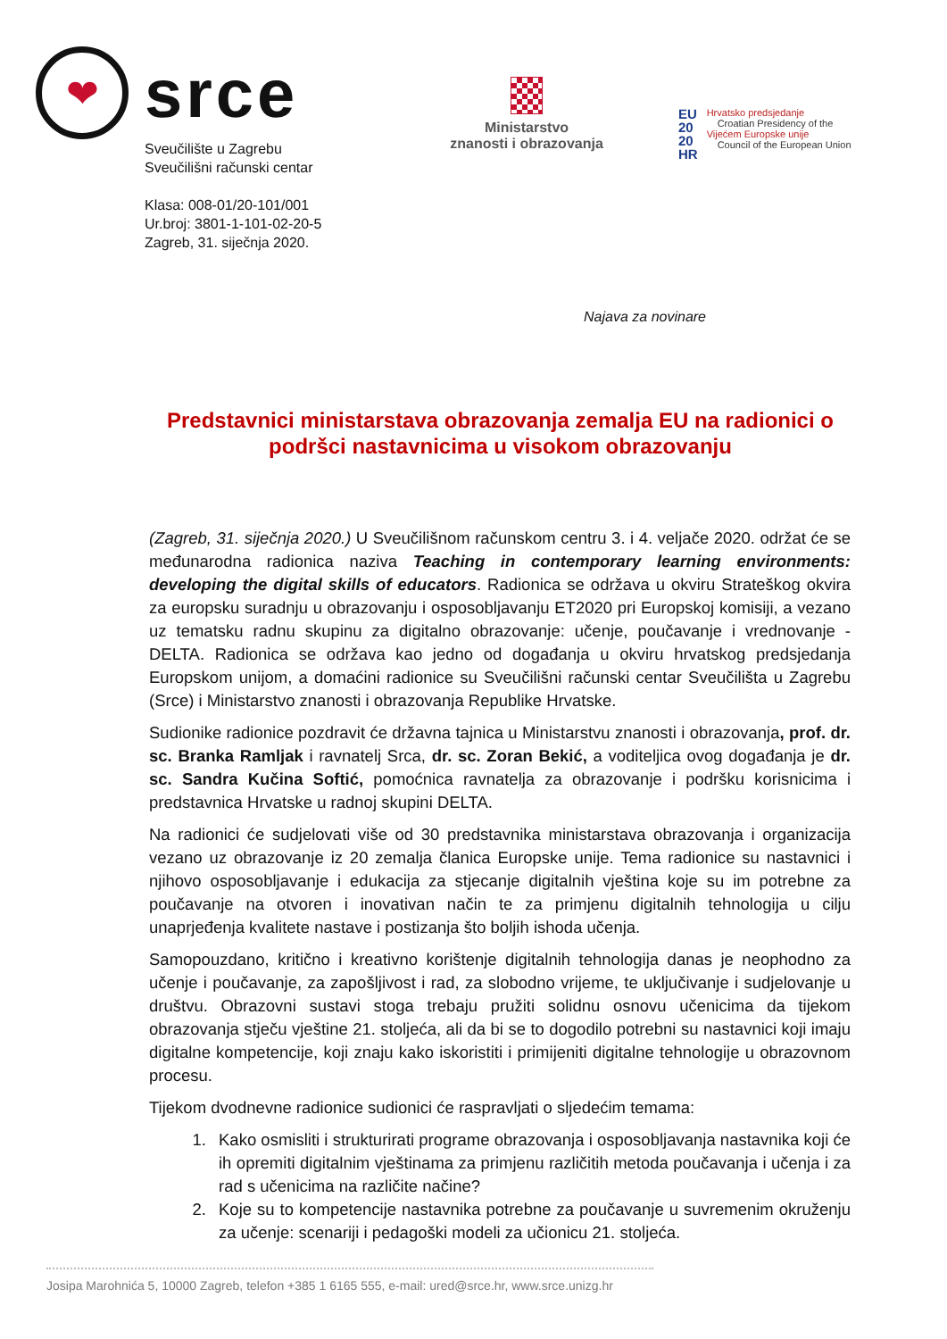❤
srce
Sveučilište u Zagrebu
Sveučilišni računski centar
Klasa: 008-01/20-101/001
Ur.broj: 3801-1-101-02-20-5
Zagreb, 31. siječnja 2020.
Ministarstvo
znanosti i obrazovanja
EU
20
20
HR
Hrvatsko predsjedanje
Croatian Presidency of the
Vijećem Europske unije
Council of the European Union
Najava za novinare
Predstavnici ministarstava obrazovanja zemalja EU na radionici o podršci nastavnicima u visokom obrazovanju
(Zagreb, 31. siječnja 2020.) U Sveučilišnom računskom centru 3. i 4. veljače 2020. održat će se međunarodna radionica naziva Teaching in contemporary learning environments: developing the digital skills of educators. Radionica se održava u okviru Strateškog okvira za europsku suradnju u obrazovanju i osposobljavanju ET2020 pri Europskoj komisiji, a vezano uz tematsku radnu skupinu za digitalno obrazovanje: učenje, poučavanje i vrednovanje - DELTA. Radionica se održava kao jedno od događanja u okviru hrvatskog predsjedanja Europskom unijom, a domaćini radionice su Sveučilišni računski centar Sveučilišta u Zagrebu (Srce) i Ministarstvo znanosti i obrazovanja Republike Hrvatske.
Sudionike radionice pozdravit će državna tajnica u Ministarstvu znanosti i obrazovanja, prof. dr. sc. Branka Ramljak i ravnatelj Srca, dr. sc. Zoran Bekić, a voditeljica ovog događanja je dr. sc. Sandra Kučina Softić, pomoćnica ravnatelja za obrazovanje i podršku korisnicima i predstavnica Hrvatske u radnoj skupini DELTA.
Na radionici će sudjelovati više od 30 predstavnika ministarstava obrazovanja i organizacija vezano uz obrazovanje iz 20 zemalja članica Europske unije. Tema radionice su nastavnici i njihovo osposobljavanje i edukacija za stjecanje digitalnih vještina koje su im potrebne za poučavanje na otvoren i inovativan način te za primjenu digitalnih tehnologija u cilju unaprjeđenja kvalitete nastave i postizanja što boljih ishoda učenja.
Samopouzdano, kritično i kreativno korištenje digitalnih tehnologija danas je neophodno za učenje i poučavanje, za zapošljivost i rad, za slobodno vrijeme, te uključivanje i sudjelovanje u društvu. Obrazovni sustavi stoga trebaju pružiti solidnu osnovu učenicima da tijekom obrazovanja stječu vještine 21. stoljeća, ali da bi se to dogodilo potrebni su nastavnici koji imaju digitalne kompetencije, koji znaju kako iskoristiti i primijeniti digitalne tehnologije u obrazovnom procesu.
Tijekom dvodnevne radionice sudionici će raspravljati o sljedećim temama:
1. Kako osmisliti i strukturirati programe obrazovanja i osposobljavanja nastavnika koji će ih opremiti digitalnim vještinama za primjenu različitih metoda poučavanja i učenja i za rad s učenicima na različite načine?
2. Koje su to kompetencije nastavnika potrebne za poučavanje u suvremenim okruženju za učenje: scenariji i pedagoški modeli za učionicu 21. stoljeća.
Josipa Marohnića 5, 10000 Zagreb, telefon +385 1 6165 555, e-mail: ured@srce.hr, www.srce.unizg.hr